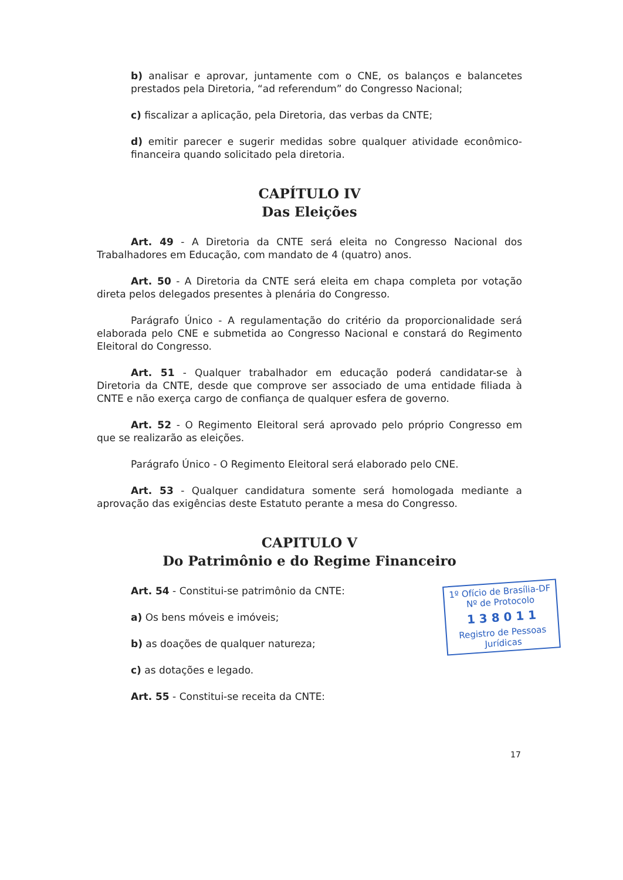b) analisar e aprovar, juntamente com o CNE, os balanços e balancetes prestados pela Diretoria, “ad referendum” do Congresso Nacional;
c) fiscalizar a aplicação, pela Diretoria, das verbas da CNTE;
d) emitir parecer e sugerir medidas sobre qualquer atividade econômico-financeira quando solicitado pela diretoria.
CAPÍTULO IV
Das Eleições
Art. 49 - A Diretoria da CNTE será eleita no Congresso Nacional dos Trabalhadores em Educação, com mandato de 4 (quatro) anos.
Art. 50 - A Diretoria da CNTE será eleita em chapa completa por votação direta pelos delegados presentes à plenária do Congresso.
Parágrafo Único - A regulamentação do critério da proporcionalidade será elaborada pelo CNE e submetida ao Congresso Nacional e constará do Regimento Eleitoral do Congresso.
Art. 51 - Qualquer trabalhador em educação poderá candidatar-se à Diretoria da CNTE, desde que comprove ser associado de uma entidade filiada à CNTE e não exerça cargo de confiança de qualquer esfera de governo.
Art. 52 - O Regimento Eleitoral será aprovado pelo próprio Congresso em que se realizarão as eleições.
Parágrafo Único - O Regimento Eleitoral será elaborado pelo CNE.
Art. 53 - Qualquer candidatura somente será homologada mediante a aprovação das exigências deste Estatuto perante a mesa do Congresso.
CAPITULO V
Do Patrimônio e do Regime Financeiro
Art. 54 - Constitui-se patrimônio da CNTE:
a) Os bens móveis e imóveis;
b) as doações de qualquer natureza;
c) as dotações e legado.
Art. 55 - Constitui-se receita da CNTE:
1º Ofício de Brasília-DF
Nº de Protocolo
1 3 8 0 1 1
Registro de Pessoas Jurídicas
17